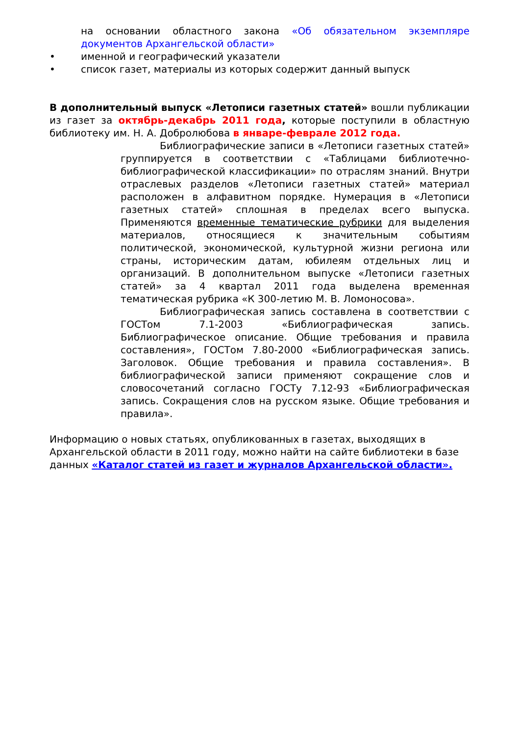на основании областного закона «Об обязательном экземпляре документов Архангельской области»
• именной и географический указатели
• список газет, материалы из которых содержит данный выпуск
В дополнительный выпуск «Летописи газетных статей» вошли публикации из газет за октябрь-декабрь 2011 года, которые поступили в областную библиотеку им. Н. А. Добролюбова в январе-феврале 2012 года.
Библиографические записи в «Летописи газетных статей» группируется в соответствии с «Таблицами библиотечно-библиографической классификации» по отраслям знаний. Внутри отраслевых разделов «Летописи газетных статей» материал расположен в алфавитном порядке. Нумерация в «Летописи газетных статей» сплошная в пределах всего выпуска. Применяются временные тематические рубрики для выделения материалов, относящиеся к значительным событиям политической, экономической, культурной жизни региона или страны, историческим датам, юбилеям отдельных лиц и организаций. В дополнительном выпуске «Летописи газетных статей» за 4 квартал 2011 года выделена временная тематическая рубрика «К 300-летию М. В. Ломоносова».
Библиографическая запись составлена в соответствии с ГОСТом 7.1-2003 «Библиографическая запись. Библиографическое описание. Общие требования и правила составления», ГОСТом 7.80-2000 «Библиографическая запись. Заголовок. Общие требования и правила составления». В библиографической записи применяют сокращение слов и словосочетаний согласно ГОСТу 7.12-93 «Библиографическая запись. Сокращения слов на русском языке. Общие требования и правила».
Информацию о новых статьях, опубликованных в газетах, выходящих в Архангельской области в 2011 году, можно найти на сайте библиотеки в базе данных «Каталог статей из газет и журналов Архангельской области».